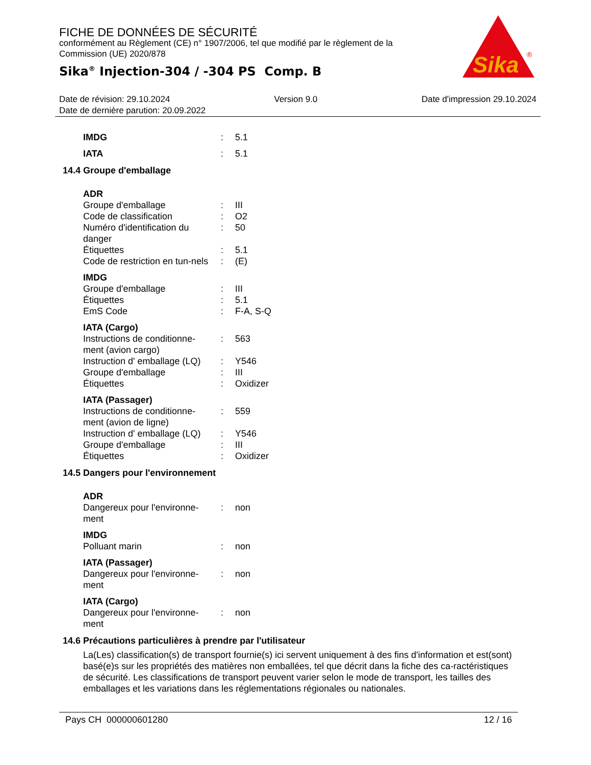FICHE DE DONNÉES DE SÉCURITÉ
conformément au Règlement (CE) n° 1907/2006, tel que modifié par le règlement de la Commission (UE) 2020/878
Sika<sup>®</sup> Injection-304 / -304 PS Comp. B
Sika
®
Date de révision: 29.10.2024 Version 9.0 Date d'impression 29.10.2024
Date de dernière parution: 20.09.2022
| IMDG | : | 5.1 |
| IATA | : | 5.1 |
14.4 Groupe d'emballage
| ADR | | |
| Groupe d'emballage | : | III |
| Code de classification | : | O2 |
| Numéro d'identification du danger | : | 50 |
| Étiquettes | : | 5.1 |
| Code de restriction en tun-nels | : | (E) |
| IMDG | | |
| Groupe d'emballage | : | III |
| Étiquettes | : | 5.1 |
| EmS Code | : | F-A, S-Q |
| IATA (Cargo) | | |
| Instructions de conditionne-ment (avion cargo) | : | 563 |
| Instruction d' emballage (LQ) | : | Y546 |
| Groupe d'emballage | : | III |
| Étiquettes | : | Oxidizer |
| IATA (Passager) | | |
| Instructions de conditionne-ment (avion de ligne) | : | 559 |
| Instruction d' emballage (LQ) | : | Y546 |
| Groupe d'emballage | : | III |
| Étiquettes | : | Oxidizer |
14.5 Dangers pour l'environnement
| ADR | | |
| Dangereux pour l'environne-ment | : | non |
| IMDG | | |
| Polluant marin | : | non |
| IATA (Passager) | | |
| Dangereux pour l'environne-ment | : | non |
| IATA (Cargo) | | |
| Dangereux pour l'environne-ment | : | non |
14.6 Précautions particulières à prendre par l'utilisateur
La(Les) classification(s) de transport fournie(s) ici servent uniquement à des fins d'information et est(sont) basé(e)s sur les propriétés des matières non emballées, tel que décrit dans la fiche des ca-ractéristiques de sécurité. Les classifications de transport peuvent varier selon le mode de transport, les tailles des emballages et les variations dans les réglementations régionales ou nationales.
Pays CH 000000601280 12 / 16